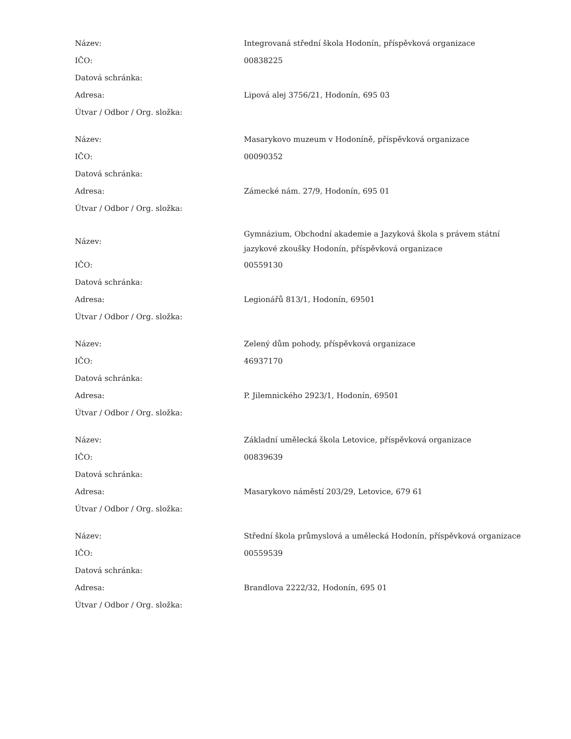| Název: | Integrovaná střední škola Hodonín, příspěvková organizace |
| IČO: | 00838225 |
| Datová schránka: | |
| Adresa: | Lipová alej 3756/21, Hodonín, 695 03 |
| Útvar / Odbor / Org. složka: | |
| Název: | Masarykovo muzeum v Hodoníně, příspěvková organizace |
| IČO: | 00090352 |
| Datová schránka: | |
| Adresa: | Zámecké nám. 27/9, Hodonín, 695 01 |
| Útvar / Odbor / Org. složka: | |
| Název: | Gymnázium, Obchodní akademie a Jazyková škola s právem státní jazykové zkoušky Hodonín, příspěvková organizace |
| IČO: | 00559130 |
| Datová schránka: | |
| Adresa: | Legionářů 813/1, Hodonín, 69501 |
| Útvar / Odbor / Org. složka: | |
| Název: | Zelený dům pohody, příspěvková organizace |
| IČO: | 46937170 |
| Datová schránka: | |
| Adresa: | P. Jilemnického 2923/1, Hodonín, 69501 |
| Útvar / Odbor / Org. složka: | |
| Název: | Základní umělecká škola Letovice, příspěvková organizace |
| IČO: | 00839639 |
| Datová schránka: | |
| Adresa: | Masarykovo náměstí 203/29, Letovice, 679 61 |
| Útvar / Odbor / Org. složka: | |
| Název: | Střední škola průmyslová a umělecká Hodonín, příspěvková organizace |
| IČO: | 00559539 |
| Datová schránka: | |
| Adresa: | Brandlova 2222/32, Hodonín, 695 01 |
| Útvar / Odbor / Org. složka: | |